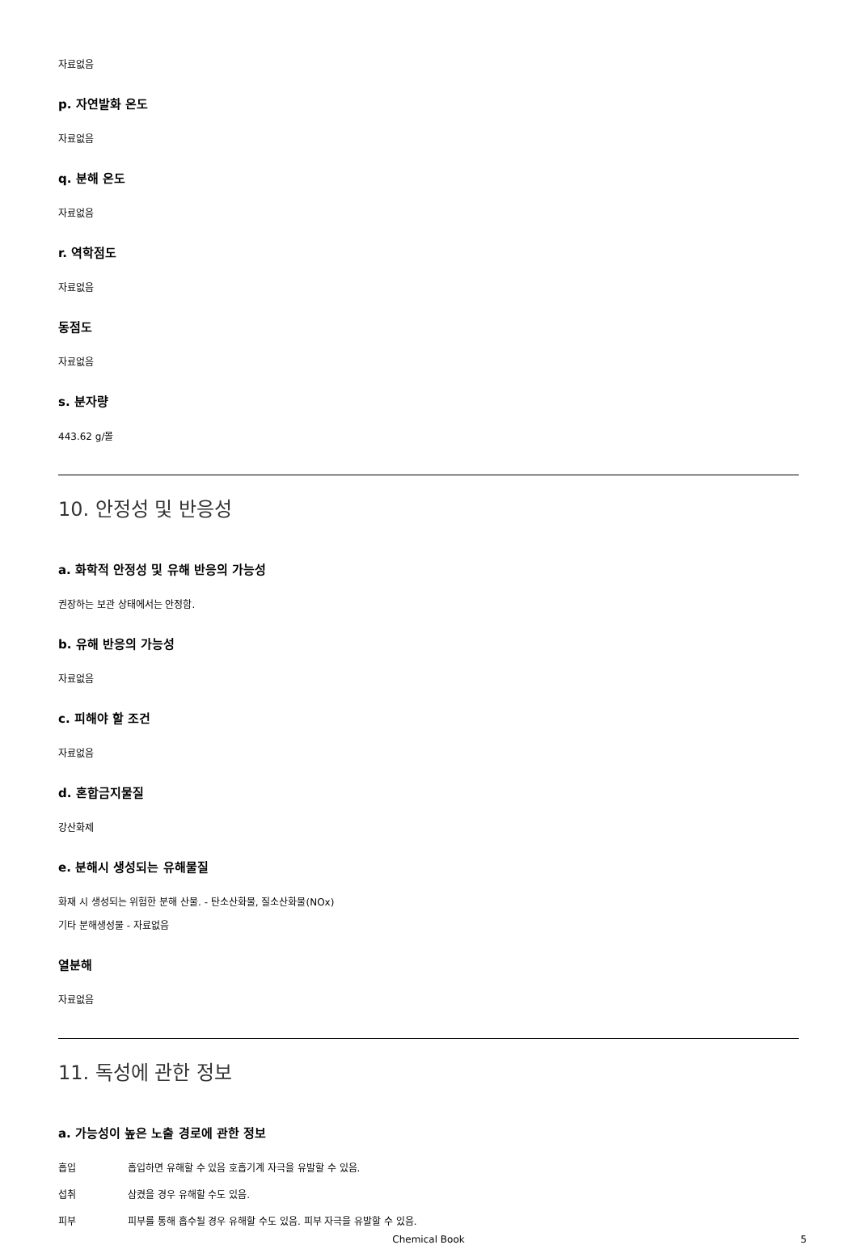자료없음
p. 자연발화 온도
자료없음
q. 분해 온도
자료없음
r. 역학점도
자료없음
동점도
자료없음
s. 분자량
443.62 g/몰
10. 안정성 및 반응성
a. 화학적 안정성 및 유해 반응의 가능성
권장하는 보관 상태에서는 안정함.
b. 유해 반응의 가능성
자료없음
c. 피해야 할 조건
자료없음
d. 혼합금지물질
강산화제
e. 분해시 생성되는 유해물질
화재 시 생성되는 위험한 분해 산물. - 탄소산화물, 질소산화물(NOx)
기타 분해생성물 - 자료없음
열분해
자료없음
11. 독성에 관한 정보
a. 가능성이 높은 노출 경로에 관한 정보
| 흡입 | 흡입하면 유해할 수 있음 호흡기계 자극을 유발할 수 있음. |
| 섭취 | 삼켰을 경우 유해할 수도 있음. |
| 피부 | 피부를 통해 흡수될 경우 유해할 수도 있음. 피부 자극을 유발할 수 있음. |
Chemical Book 5